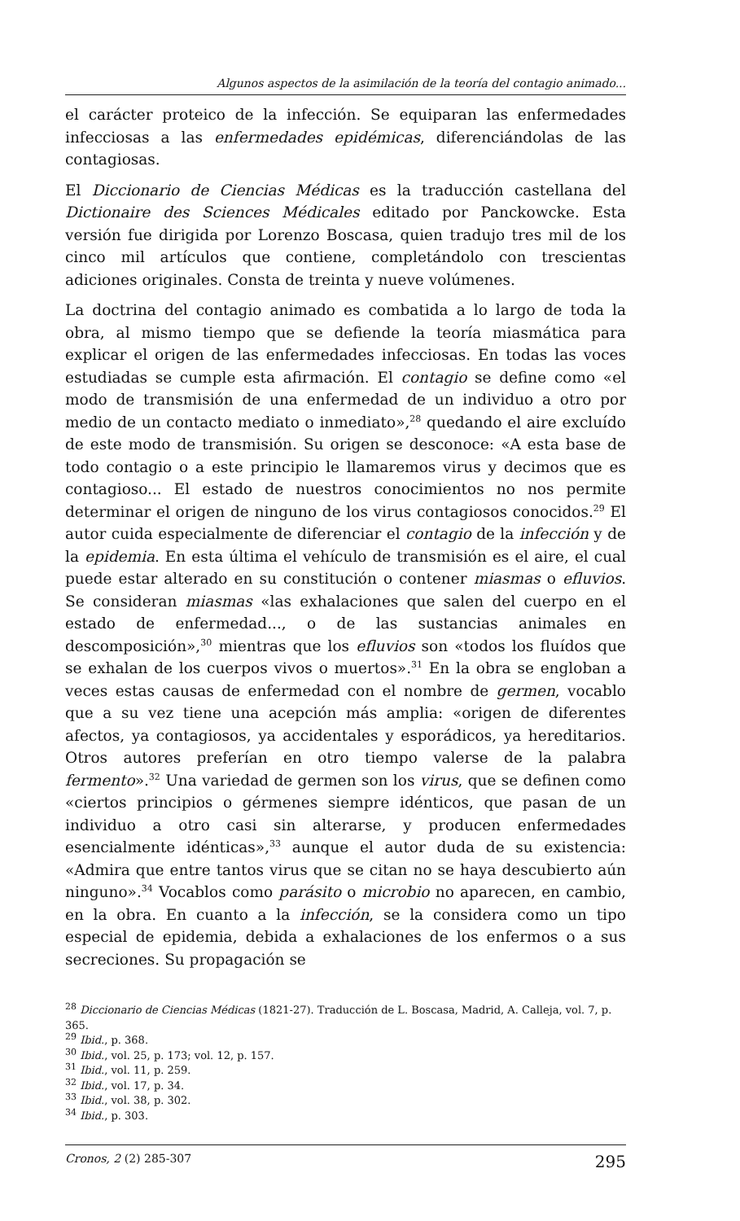Algunos aspectos de la asimilación de la teoría del contagio animado...
el carácter proteico de la infección. Se equiparan las enfermedades infecciosas a las enfermedades epidémicas, diferenciándolas de las contagiosas.
El Diccionario de Ciencias Médicas es la traducción castellana del Dictionaire des Sciences Médicales editado por Panckowcke. Esta versión fue dirigida por Lorenzo Boscasa, quien tradujo tres mil de los cinco mil artículos que contiene, completándolo con trescientas adiciones originales. Consta de treinta y nueve volúmenes.
La doctrina del contagio animado es combatida a lo largo de toda la obra, al mismo tiempo que se defiende la teoría miasmática para explicar el origen de las enfermedades infecciosas. En todas las voces estudiadas se cumple esta afirmación. El contagio se define como «el modo de transmisión de una enfermedad de un individuo a otro por medio de un contacto mediato o inmediato»,<sup>28</sup> quedando el aire excluído de este modo de transmisión. Su origen se desconoce: «A esta base de todo contagio o a este principio le llamaremos virus y decimos que es contagioso... El estado de nuestros conocimientos no nos permite determinar el origen de ninguno de los virus contagiosos conocidos.<sup>29</sup> El autor cuida especialmente de diferenciar el contagio de la infección y de la epidemia. En esta última el vehículo de transmisión es el aire, el cual puede estar alterado en su constitución o contener miasmas o efluvios. Se consideran miasmas «las exhalaciones que salen del cuerpo en el estado de enfermedad..., o de las sustancias animales en descomposición»,<sup>30</sup> mientras que los efluvios son «todos los fluídos que se exhalan de los cuerpos vivos o muertos».<sup>31</sup> En la obra se engloban a veces estas causas de enfermedad con el nombre de germen, vocablo que a su vez tiene una acepción más amplia: «origen de diferentes afectos, ya contagiosos, ya accidentales y esporádicos, ya hereditarios. Otros autores preferían en otro tiempo valerse de la palabra fermento».<sup>32</sup> Una variedad de germen son los virus, que se definen como «ciertos principios o gérmenes siempre idénticos, que pasan de un individuo a otro casi sin alterarse, y producen enfermedades esencialmente idénticas»,<sup>33</sup> aunque el autor duda de su existencia: «Admira que entre tantos virus que se citan no se haya descubierto aún ninguno».<sup>34</sup> Vocablos como parásito o microbio no aparecen, en cambio, en la obra. En cuanto a la infección, se la considera como un tipo especial de epidemia, debida a exhalaciones de los enfermos o a sus secreciones. Su propagación se
<sup>28</sup> Diccionario de Ciencias Médicas (1821-27). Traducción de L. Boscasa, Madrid, A. Calleja, vol. 7, p. 365.
<sup>29</sup> Ibid., p. 368.
<sup>30</sup> Ibid., vol. 25, p. 173; vol. 12, p. 157.
<sup>31</sup> Ibid., vol. 11, p. 259.
<sup>32</sup> Ibid., vol. 17, p. 34.
<sup>33</sup> Ibid., vol. 38, p. 302.
<sup>34</sup> Ibid., p. 303.
Cronos, 2 (2) 285-307 295